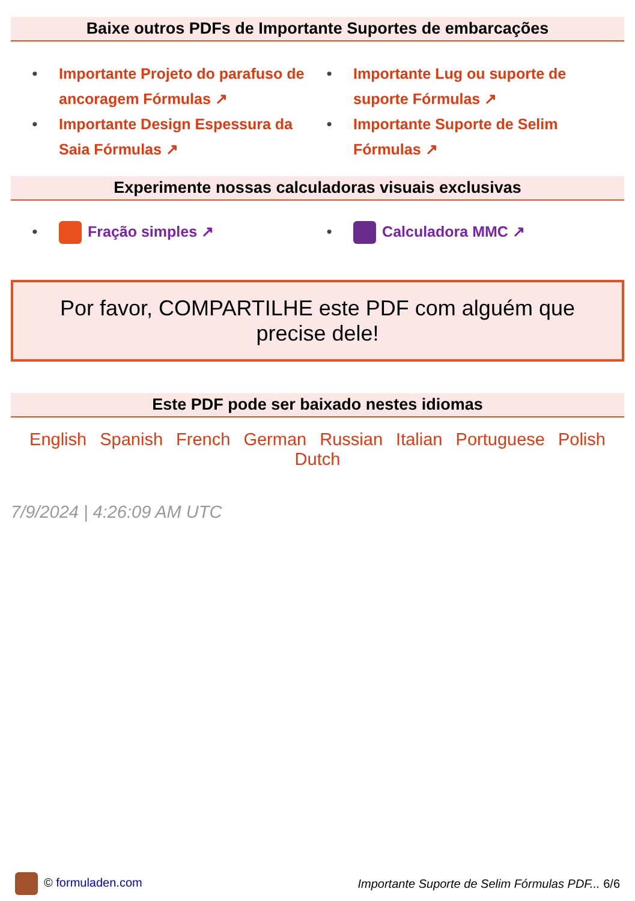Baixe outros PDFs de Importante Suportes de embarcações
• Importante Projeto do parafuso de ancoragem Fórmulas ↗
• Importante Lug ou suporte de suporte Fórmulas ↗
• Importante Design Espessura da Saia Fórmulas ↗
• Importante Suporte de Selim Fórmulas ↗
Experimente nossas calculadoras visuais exclusivas
• Fração simples ↗
• Calculadora MMC ↗
Por favor, COMPARTILHE este PDF com alguém que precise dele!
Este PDF pode ser baixado nestes idiomas
English Spanish French German Russian Italian Portuguese Polish Dutch
7/9/2024 | 4:26:09 AM UTC
© formuladen.com Importante Suporte de Selim Fórmulas PDF... 6/6